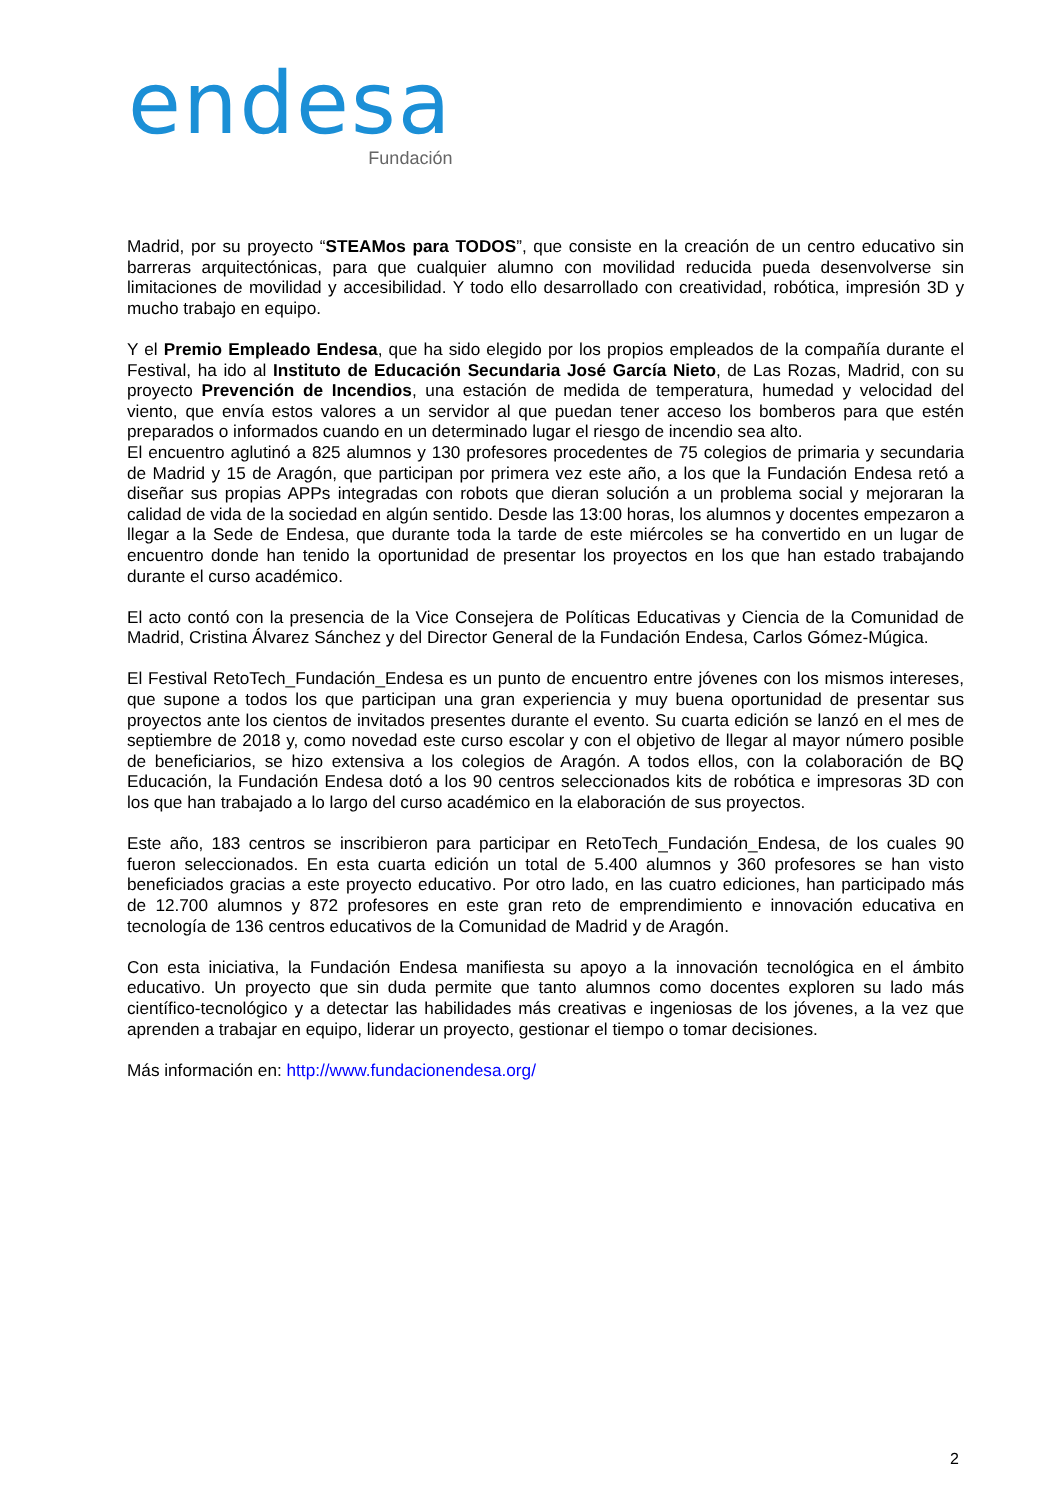endesa
Fundación
Madrid, por su proyecto “STEAMos para TODOS”, que consiste en la creación de un centro educativo sin barreras arquitectónicas, para que cualquier alumno con movilidad reducida pueda desenvolverse sin limitaciones de movilidad y accesibilidad. Y todo ello desarrollado con creatividad, robótica, impresión 3D y mucho trabajo en equipo.
Y el Premio Empleado Endesa, que ha sido elegido por los propios empleados de la compañía durante el Festival, ha ido al Instituto de Educación Secundaria José García Nieto, de Las Rozas, Madrid, con su proyecto Prevención de Incendios, una estación de medida de temperatura, humedad y velocidad del viento, que envía estos valores a un servidor al que puedan tener acceso los bomberos para que estén preparados o informados cuando en un determinado lugar el riesgo de incendio sea alto.
El encuentro aglutinó a 825 alumnos y 130 profesores procedentes de 75 colegios de primaria y secundaria de Madrid y 15 de Aragón, que participan por primera vez este año, a los que la Fundación Endesa retó a diseñar sus propias APPs integradas con robots que dieran solución a un problema social y mejoraran la calidad de vida de la sociedad en algún sentido. Desde las 13:00 horas, los alumnos y docentes empezaron a llegar a la Sede de Endesa, que durante toda la tarde de este miércoles se ha convertido en un lugar de encuentro donde han tenido la oportunidad de presentar los proyectos en los que han estado trabajando durante el curso académico.
El acto contó con la presencia de la Vice Consejera de Políticas Educativas y Ciencia de la Comunidad de Madrid, Cristina Álvarez Sánchez y del Director General de la Fundación Endesa, Carlos Gómez-Múgica.
El Festival RetoTech_Fundación_Endesa es un punto de encuentro entre jóvenes con los mismos intereses, que supone a todos los que participan una gran experiencia y muy buena oportunidad de presentar sus proyectos ante los cientos de invitados presentes durante el evento. Su cuarta edición se lanzó en el mes de septiembre de 2018 y, como novedad este curso escolar y con el objetivo de llegar al mayor número posible de beneficiarios, se hizo extensiva a los colegios de Aragón. A todos ellos, con la colaboración de BQ Educación, la Fundación Endesa dotó a los 90 centros seleccionados kits de robótica e impresoras 3D con los que han trabajado a lo largo del curso académico en la elaboración de sus proyectos.
Este año, 183 centros se inscribieron para participar en RetoTech_Fundación_Endesa, de los cuales 90 fueron seleccionados. En esta cuarta edición un total de 5.400 alumnos y 360 profesores se han visto beneficiados gracias a este proyecto educativo. Por otro lado, en las cuatro ediciones, han participado más de 12.700 alumnos y 872 profesores en este gran reto de emprendimiento e innovación educativa en tecnología de 136 centros educativos de la Comunidad de Madrid y de Aragón.
Con esta iniciativa, la Fundación Endesa manifiesta su apoyo a la innovación tecnológica en el ámbito educativo. Un proyecto que sin duda permite que tanto alumnos como docentes exploren su lado más científico-tecnológico y a detectar las habilidades más creativas e ingeniosas de los jóvenes, a la vez que aprenden a trabajar en equipo, liderar un proyecto, gestionar el tiempo o tomar decisiones.
Más información en: http://www.fundacionendesa.org/
2